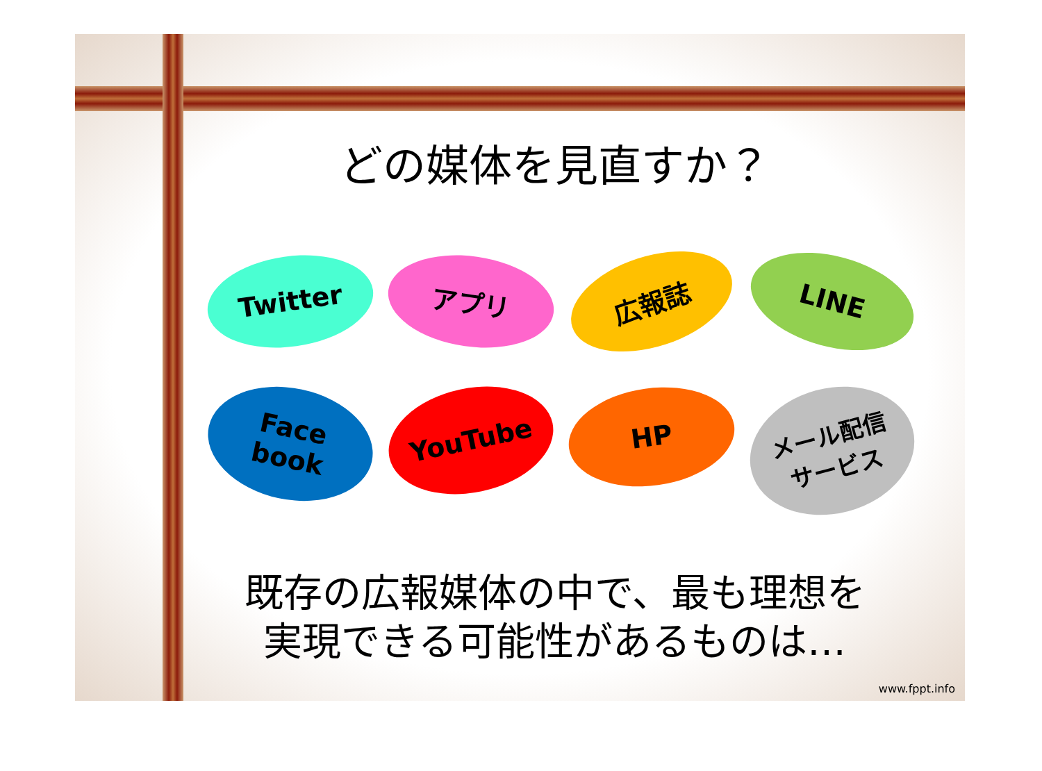どの媒体を見直すか？
Twitter
アプリ
広報誌
LINE
Face
book
YouTube
HP
メール配信
サービス
既存の広報媒体の中で、最も理想を
実現できる可能性があるものは…
www.fppt.info